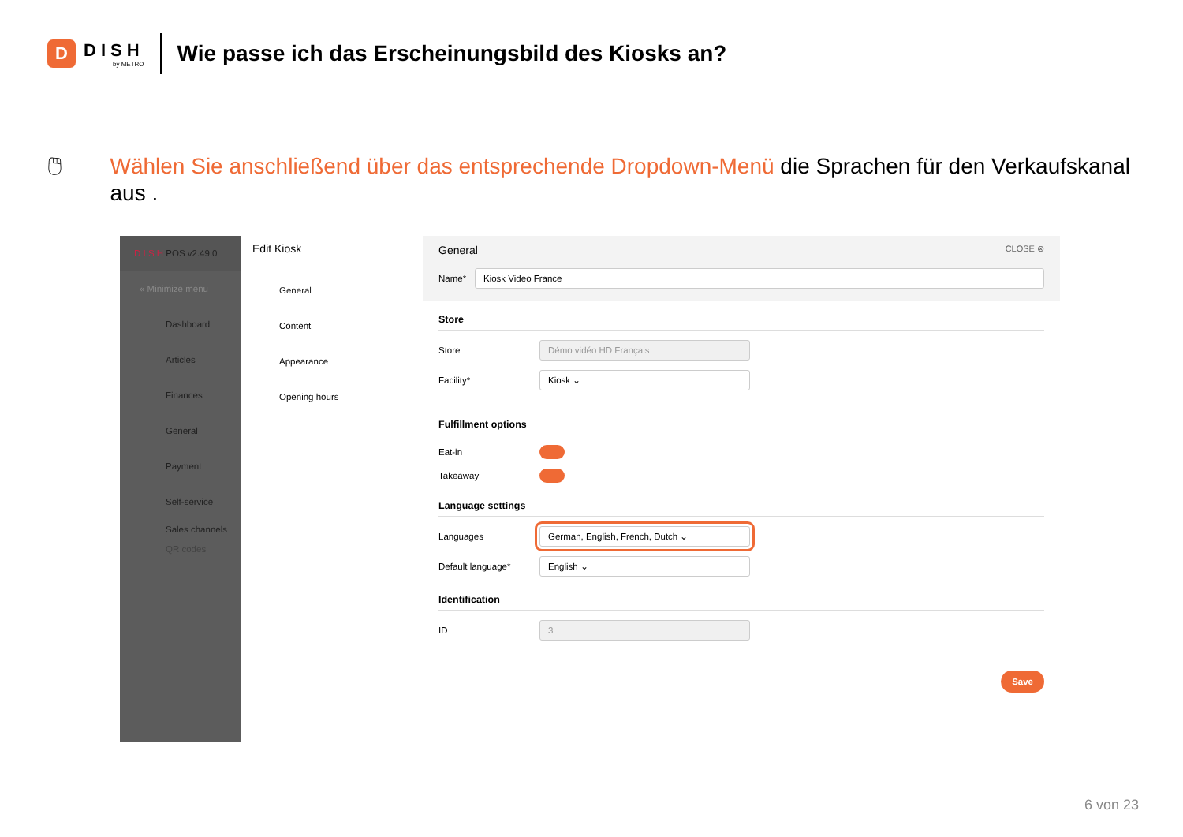D
DISH
by METRO
Wie passe ich das Erscheinungsbild des Kiosks an?
🖱 Wählen Sie anschließend über das entsprechende Dropdown-Menü die Sprachen für den Verkaufskanal aus .
D I S H POS v2.49.0
« Minimize menu
Dashboard
Articles
Finances
General
Payment
Self-service
Sales channels
QR codes
Edit Kiosk
General
Content
Appearance
Opening hours
General CLOSE ⊗
Name* Kiosk Video France
Store
Store Démo vidéo HD Français
Facility* Kiosk ⌄
Fulfillment options
Eat-in
Takeaway
Language settings
Languages German, English, French, Dutch ⌄
Default language* English ⌄
Identification
ID 3
Save
6 von 23